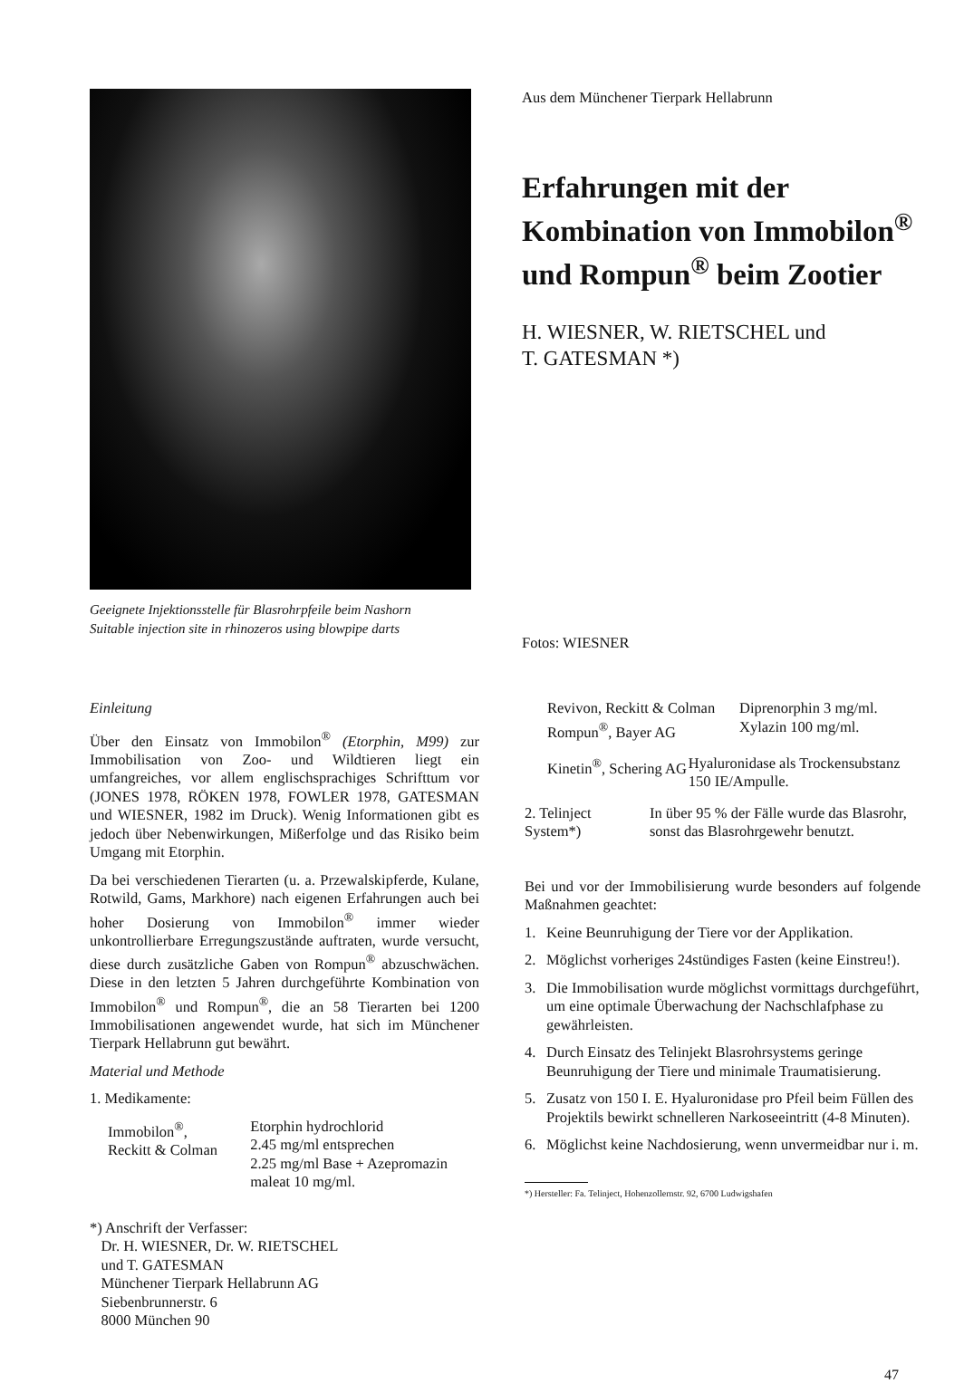Geeignete Injektionsstelle für Blasrohrpfeile beim Nashorn
Suitable injection site in rhinozeros using blowpipe darts
Aus dem Münchener Tierpark Hellabrunn
Erfahrungen mit der Kombination von Immobilon<sup>®</sup> und Rompun<sup>®</sup> beim Zootier
H. WIESNER, W. RIETSCHEL und
T. GATESMAN *)
Fotos: WIESNER
Einleitung
Über den Einsatz von Immobilon<sup>®</sup> (Etorphin, M99) zur Immobilisation von Zoo- und Wildtieren liegt ein umfangreiches, vor allem englischsprachiges Schrifttum vor (JONES 1978, RÖKEN 1978, FOWLER 1978, GATESMAN und WIESNER, 1982 im Druck). Wenig Informationen gibt es jedoch über Nebenwirkungen, Mißerfolge und das Risiko beim Umgang mit Etorphin.
Da bei verschiedenen Tierarten (u. a. Przewalskipferde, Kulane, Rotwild, Gams, Markhore) nach eigenen Erfahrungen auch bei hoher Dosierung von Immobilon<sup>®</sup> immer wieder unkontrollierbare Erregungszustände auftraten, wurde versucht, diese durch zusätzliche Gaben von Rompun<sup>®</sup> abzuschwächen. Diese in den letzten 5 Jahren durchgeführte Kombination von Immobilon<sup>®</sup> und Rompun<sup>®</sup>, die an 58 Tierarten bei 1200 Immobilisationen angewendet wurde, hat sich im Münchener Tierpark Hellabrunn gut bewährt.
Material und Methode
1. Medikamente:
Immobilon<sup>®</sup>,
Reckitt & Colman
Etorphin hydrochlorid
2.45 mg/ml entsprechen
2.25 mg/ml Base + Azepromazin maleat 10 mg/ml.
*) Anschrift der Verfasser:
Dr. H. WIESNER, Dr. W. RIETSCHEL
und T. GATESMAN
Münchener Tierpark Hellabrunn AG
Siebenbrunnerstr. 6
8000 München 90
Revivon, Reckitt & Colman
Rompun<sup>®</sup>, Bayer AG
Diprenorphin 3 mg/ml.
Xylazin 100 mg/ml.
Kinetin<sup>®</sup>, Schering AG Hyaluronidase als Trockensubstanz 150 IE/Ampulle.
2. Telinject System*) In über 95 % der Fälle wurde das Blasrohr, sonst das Blasrohrgewehr benutzt.
Bei und vor der Immobilisierung wurde besonders auf folgende Maßnahmen geachtet:
1. Keine Beunruhigung der Tiere vor der Applikation.
2. Möglichst vorheriges 24stündiges Fasten (keine Einstreu!).
3. Die Immobilisation wurde möglichst vormittags durchgeführt, um eine optimale Überwachung der Nachschlafphase zu gewährleisten.
4. Durch Einsatz des Telinjekt Blasrohrsystems geringe Beunruhigung der Tiere und minimale Traumatisierung.
5. Zusatz von 150 I. E. Hyaluronidase pro Pfeil beim Füllen des Projektils bewirkt schnelleren Narkoseeintritt (4-8 Minuten).
6. Möglichst keine Nachdosierung, wenn unvermeidbar nur i. m.
*) Hersteller: Fa. Telinject, Hohenzollernstr. 92, 6700 Ludwigshafen
47